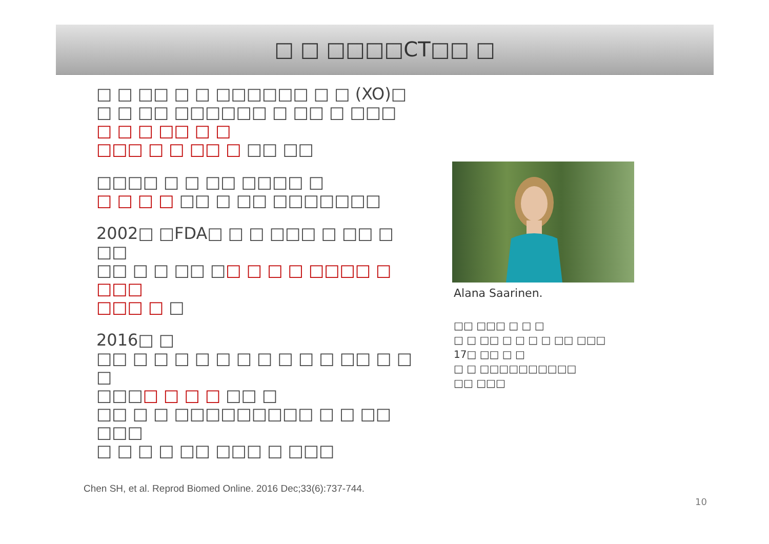□ □ □□□□CT□□ □
□ □ □□ □ □ □□□□□□ □ □ (XO)□
□ □ □□ □□□□□□ □ □□ □ □□□
□ □ □ □□ □ □
□□□ □ □ □□ □ □□ □□
□□□□ □ □ □□ □□□□ □
□ □ □ □ □□ □ □□ □□□□□□□
2002□ □FDA□ □ □ □□□ □ □□ □ □□
□□ □ □ □□ □□ □ □ □ □□□□ □ □□□
□□□ □ □
2016□ □
□□ □ □ □ □ □ □ □ □ □ □ □□ □ □ □
□□□□ □ □ □ □□ □
□□ □ □ □□□□□□□□□ □ □ □□ □□□
□ □ □ □ □□ □□□ □ □□□
Alana Saarinen.
□□ □□□ □ □ □
□ □ □□ □ □ □ □ □□ □□□
17□ □□ □ □
□ □ □□□□□□□□□□
□□ □□□
Chen SH, et al. Reprod Biomed Online. 2016 Dec;33(6):737-744.
10